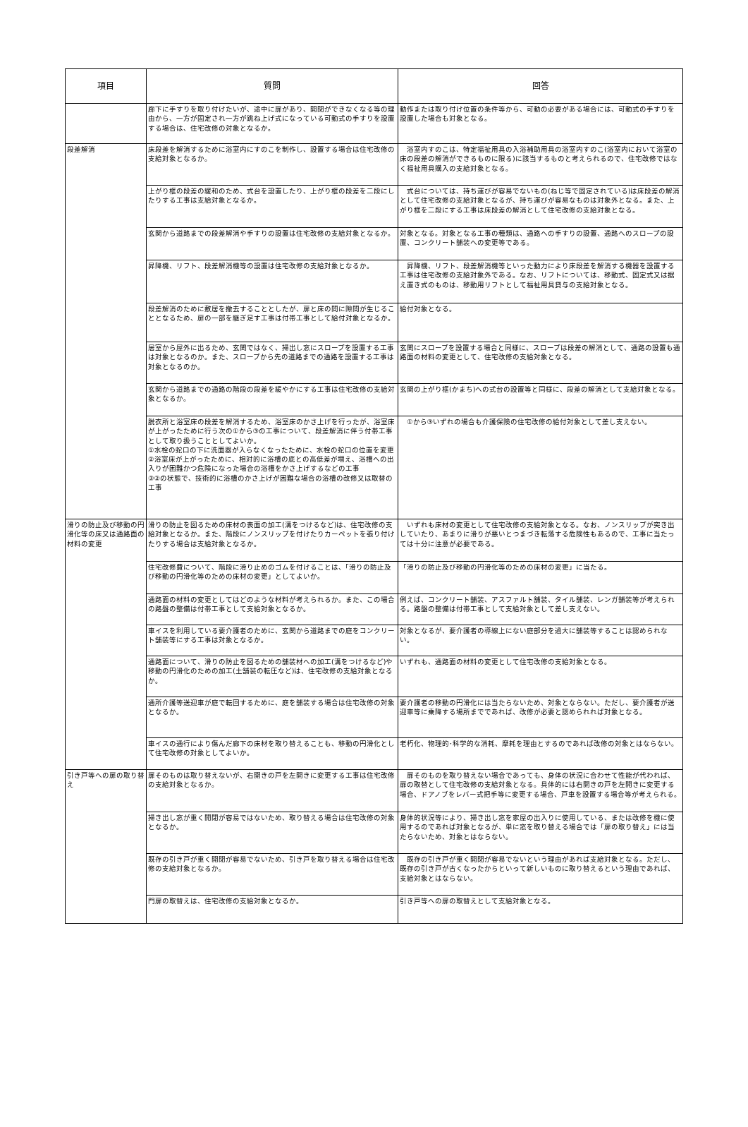| 項目 | 質問 | 回答 |
| --- | --- | --- |
| | 廊下に手すりを取り付けたいが、途中に扉があり、開閉ができなくなる等の理由から、一方が固定され一方が跳ね上げ式になっている可動式の手すりを設置する場合は、住宅改修の対象となるか。 | 動作または取り付け位置の条件等から、可動の必要がある場合には、可動式の手すりを設置した場合も対象となる。 |
| 段差解消 | 床段差を解消するために浴室内にすのこを制作し、設置する場合は住宅改修の支給対象となるか。 | 浴室内すのこは、特定福祉用具の入浴補助用具の浴室内すのこ(浴室内において浴室の床の段差の解消ができるものに限る)に該当するものと考えられるので、住宅改修ではなく福祉用具購入の支給対象となる。 |
| | 上がり框の段差の緩和のため、式台を設置したり、上がり框の段差を二段にしたりする工事は支給対象となるか。 | 式台については、持ち運びが容易でないもの(ねじ等で固定されている)は床段差の解消として住宅改修の支給対象となるが、持ち運びが容易なものは対象外となる。また、上がり框を二段にする工事は床段差の解消として住宅改修の支給対象となる。 |
| | 玄関から道路までの段差解消や手すりの設置は住宅改修の支給対象となるか。 | 対象となる。対象となる工事の種類は、通路への手すりの設置、通路へのスロープの設置、コンクリート舗装への変更等である。 |
| | 昇降機、リフト、段差解消機等の設置は住宅改修の支給対象となるか。 | 昇降機、リフト、段差解消機等といった動力により床段差を解消する機器を設置する工事は住宅改修の支給対象外である。なお、リフトについては、移動式、固定式又は据え置き式のものは、移動用リフトとして福祉用具貸与の支給対象となる。 |
| | 段差解消のために敷居を撤去することとしたが、扉と床の間に隙間が生じることとなるため、扉の一部を継ぎ足す工事は付帯工事として給付対象となるか。 | 給付対象となる。 |
| | 居室から屋外に出るため、玄関ではなく、掃出し窓にスロープを設置する工事は対象となるのか。また、スロープから先の道路までの通路を設置する工事は対象となるのか。 | 玄関にスロープを設置する場合と同様に、スロープは段差の解消として、通路の設置も通路面の材料の変更として、住宅改修の支給対象となる。 |
| | 玄関から道路までの通路の階段の段差を緩やかにする工事は住宅改修の支給対象となるか。 | 玄関の上がり框(かまち)への式台の設置等と同様に、段差の解消として支給対象となる。 |
| | 脱衣所と浴室床の段差を解消するため、浴室床のかさ上げを行ったが、浴室床が上がったために行う次の①から③の工事について、段差解消に伴う付帯工事として取り扱うこととしてよいか。 ①水栓の蛇口の下に洗面器が入らなくなったために、水栓の蛇口の位置を変更 ②浴室床が上がったために、相対的に浴槽の底との高低差が増え、浴槽への出入りが困難かつ危険になった場合の浴槽をかさ上げするなどの工事 ③②の状態で、技術的に浴槽のかさ上げが困難な場合の浴槽の改修又は取替の工事 | ①から③いずれの場合も介護保険の住宅改修の給付対象として差し支えない。 |
| 滑りの防止及び移動の円滑化等の床又は通路面の材料の変更 | 滑りの防止を図るための床材の表面の加工(溝をつけるなど)は、住宅改修の支給対象となるか。また、階段にノンスリップを付けたりカーペットを張り付けたりする場合は支給対象となるか。 | いずれも床材の変更として住宅改修の支給対象となる。なお、ノンスリップが突き出していたり、あまりに滑りが悪いとつまづき転落する危険性もあるので、工事に当たっては十分に注意が必要である。 |
| | 住宅改修費について、階段に滑り止めのゴムを付けることは、「滑りの防止及び移動の円滑化等のための床材の変更」としてよいか。 | 「滑りの防止及び移動の円滑化等のための床材の変更」に当たる。 |
| | 通路面の材料の変更としてはどのような材料が考えられるか。また、この場合の路盤の整備は付帯工事として支給対象となるか。 | 例えば、コンクリート舗装、アスファルト舗装、タイル舗装、レンガ舗装等が考えられる。路盤の整備は付帯工事として支給対象として差し支えない。 |
| | 車イスを利用している要介護者のために、玄関から道路までの庭をコンクリート舗装等にする工事は対象となるか。 | 対象となるが、要介護者の導線上にない庭部分を過大に舗装等することは認められない。 |
| | 通路面について、滑りの防止を図るための舗装材への加工(溝をつけるなど)や移動の円滑化のための加工(土舗装の転圧など)は、住宅改修の支給対象となるか。 | いずれも、通路面の材料の変更として住宅改修の支給対象となる。 |
| | 通所介護等送迎車が庭で転回するために、庭を舗装する場合は住宅改修の対象となるか。 | 要介護者の移動の円滑化には当たらないため、対象とならない。ただし、要介護者が送迎車等に乗降する場所までであれば、改修が必要と認められれば対象となる。 |
| | 車イスの通行により傷んだ廊下の床材を取り替えることも、移動の円滑化として住宅改修の対象としてよいか。 | 老朽化、物理的･科学的な消耗、摩耗を理由とするのであれば改修の対象とはならない。 |
| 引き戸等への扉の取り替え | 扉そのものは取り替えないが、右開きの戸を左開きに変更する工事は住宅改修の支給対象となるか。 | 扉そのものを取り替えない場合であっても、身体の状況に合わせて性能が代われば、扉の取替として住宅改修の支給対象となる。具体的には右開きの戸を左開きに変更する場合、ドアノブをレバー式把手等に変更する場合、戸車を設置する場合等が考えられる。 |
| | 掃き出し窓が重く開閉が容易ではないため、取り替える場合は住宅改修の対象となるか。 | 身体的状況等により、掃き出し窓を家屋の出入りに使用している、または改修を機に使用するのであれば対象となるが、単に窓を取り替える場合では「扉の取り替え」には当たらないため、対象とはならない。 |
| | 既存の引き戸が重く開閉が容易でないため、引き戸を取り替える場合は住宅改修の支給対象となるか。 | 既存の引き戸が重く開閉が容易でないという理由があれば支給対象となる。ただし、既存の引き戸が古くなったからといって新しいものに取り替えるという理由であれば、支給対象とはならない。 |
| | 門扉の取替えは、住宅改修の支給対象となるか。 | 引き戸等への扉の取替えとして支給対象となる。 |